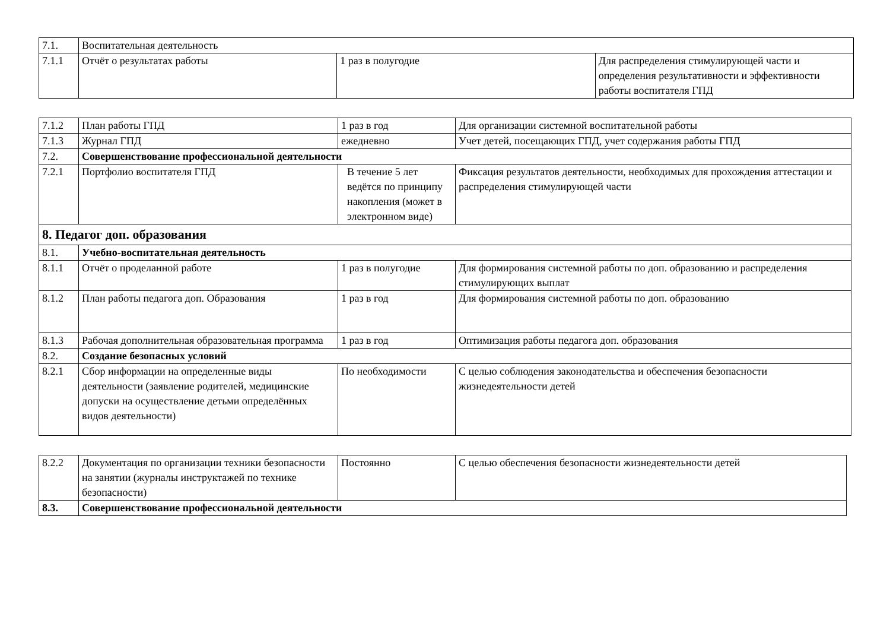| 7.1. | Воспитательная деятельность | | |
| 7.1.1 | Отчёт о результатах работы | 1 раз в полугодие | Для распределения стимулирующей части и определения результативности и эффективности работы воспитателя ГПД |
| 7.1.2 | План работы ГПД | 1 раз в год | Для организации системной воспитательной работы |
| 7.1.3 | Журнал ГПД | ежедневно | Учет детей, посещающих ГПД, учет содержания работы ГПД |
| 7.2. | Совершенствование профессиональной деятельности | | |
| 7.2.1 | Портфолио воспитателя ГПД | В течение 5 лет ведётся по принципу накопления (может в электронном виде) | Фиксация результатов деятельности, необходимых для прохождения аттестации и распределения стимулирующей части |
| 8. Педагог доп. образования | | | |
| 8.1. | Учебно-воспитательная деятельность | | |
| 8.1.1 | Отчёт о проделанной работе | 1 раз в полугодие | Для формирования системной работы по доп. образованию и распределения стимулирующих выплат |
| 8.1.2 | План работы педагога доп. Образования | 1 раз в год | Для формирования системной работы по доп. образованию |
| 8.1.3 | Рабочая дополнительная образовательная программа | 1 раз в год | Оптимизация работы педагога доп. образования |
| 8.2. | Создание безопасных условий | | |
| 8.2.1 | Сбор информации на определенные виды деятельности (заявление родителей, медицинские допуски на осуществление детьми определённых видов деятельности) | По необходимости | С целью соблюдения законодательства и обеспечения безопасности жизнедеятельности детей |
| 8.2.2 | Документация по организации техники безопасности на занятии (журналы инструктажей по технике безопасности) | Постоянно | С целью обеспечения безопасности жизнедеятельности детей |
| 8.3. | Совершенствование профессиональной деятельности | | |